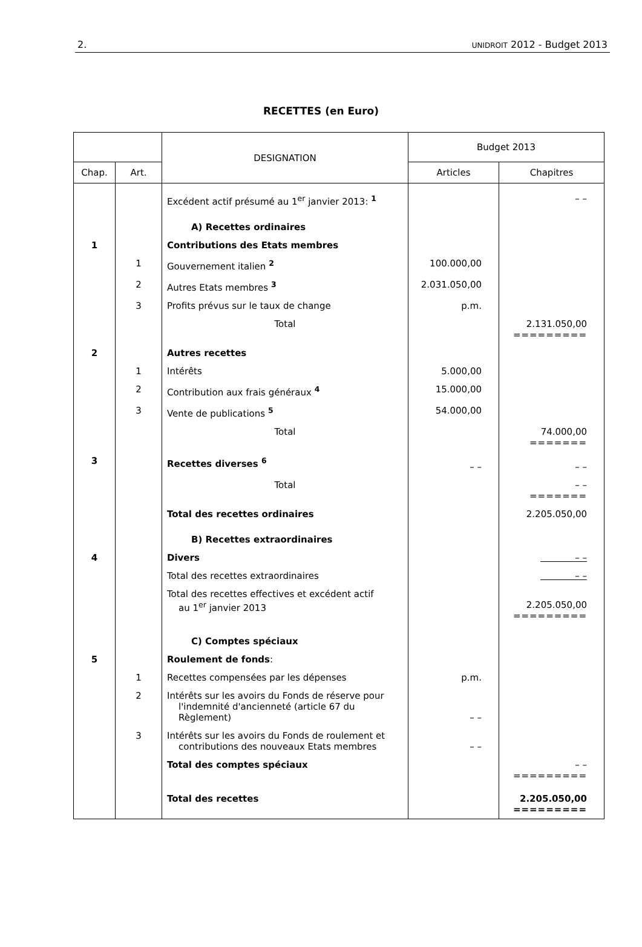2. UNIDROIT 2012 - Budget 2013
RECETTES (en Euro)
| | | DESIGNATION | Budget 2013 | |
| --- | --- | --- | --- | --- |
| Chap. | Art. | | Articles | Chapitres |
| | | Excédent actif présumé au 1<sup>er</sup> janvier 2013: <sup>1</sup> | | – – |
| | | A) Recettes ordinaires | | |
| 1 | | Contributions des Etats membres | | |
| | 1 | Gouvernement italien <sup>2</sup> | 100.000,00 | |
| | 2 | Autres Etats membres <sup>3</sup> | 2.031.050,00 | |
| | 3 | Profits prévus sur le taux de change | p.m. | |
| | | Total | | 2.131.050,00 ========= |
| 2 | | Autres recettes | | |
| | 1 | Intérêts | 5.000,00 | |
| | 2 | Contribution aux frais généraux <sup>4</sup> | 15.000,00 | |
| | 3 | Vente de publications <sup>5</sup> | 54.000,00 | |
| | | Total | | 74.000,00 ======= |
| 3 | | Recettes diverses <sup>6</sup> | – – | – – |
| | | Total | | – – ======= |
| | | Total des recettes ordinaires | | 2.205.050,00 |
| | | B) Recettes extraordinaires | | |
| 4 | | Divers | | – – |
| | | Total des recettes extraordinaires | | – – |
| | | Total des recettes effectives et excédent actif au 1<sup>er</sup> janvier 2013 | | 2.205.050,00 ========= |
| | | C) Comptes spéciaux | | |
| 5 | | Roulement de fonds : | | |
| | 1 | Recettes compensées par les dépenses | p.m. | |
| | 2 | Intérêts sur les avoirs du Fonds de réserve pour l'indemnité d'ancienneté (article 67 du Règlement) | – – | |
| | 3 | Intérêts sur les avoirs du Fonds de roulement et contributions des nouveaux Etats membres | – – | |
| | | Total des comptes spéciaux | | – – ========= |
| | | Total des recettes | | 2.205.050,00 ========= |